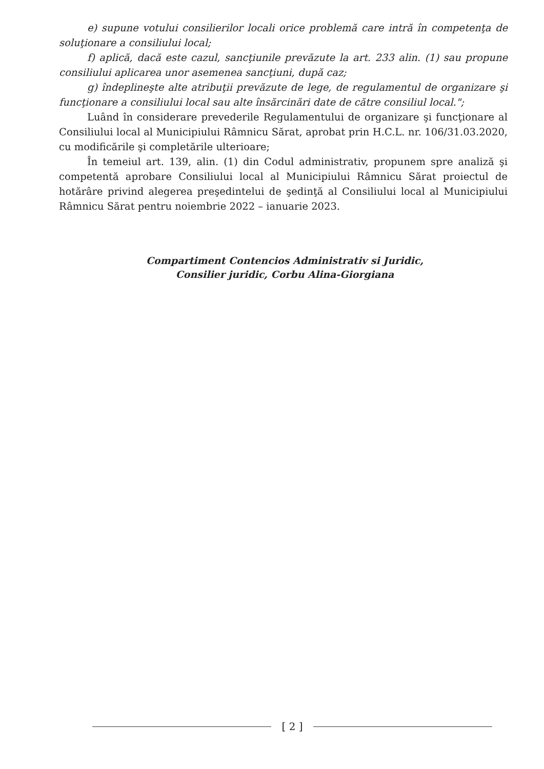e) supune votului consilierilor locali orice problemă care intră în competenţa de soluţionare a consiliului local;
f) aplică, dacă este cazul, sancţiunile prevăzute la art. 233 alin. (1) sau propune consiliului aplicarea unor asemenea sancţiuni, după caz;
g) îndeplineşte alte atribuţii prevăzute de lege, de regulamentul de organizare şi funcţionare a consiliului local sau alte însărcinări date de către consiliul local.";
Luând în considerare prevederile Regulamentului de organizare şi funcţionare al Consiliului local al Municipiului Râmnicu Sărat, aprobat prin H.C.L. nr. 106/31.03.2020, cu modificările şi completările ulterioare;
În temeiul art. 139, alin. (1) din Codul administrativ, propunem spre analiză şi competentă aprobare Consiliului local al Municipiului Râmnicu Sărat proiectul de hotărâre privind alegerea preşedintelui de şedinţă al Consiliului local al Municipiului Râmnicu Sărat pentru noiembrie 2022 – ianuarie 2023.
Compartiment Contencios Administrativ si Juridic,
Consilier juridic, Corbu Alina-Giorgiana
[ 2 ]